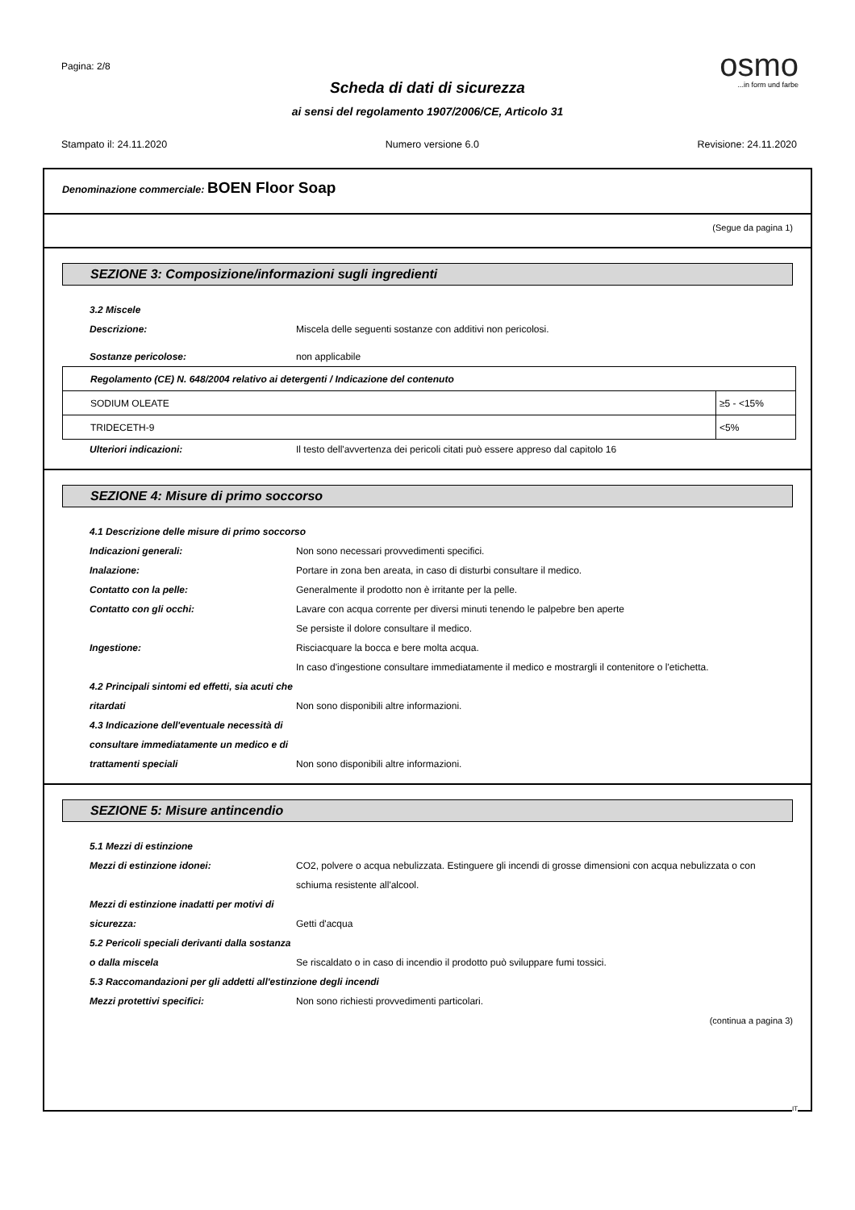Pagina: 2/8
osmo
...in form und farbe
Scheda di dati di sicurezza
ai sensi del regolamento 1907/2006/CE, Articolo 31
Stampato il: 24.11.2020 Numero versione 6.0 Revisione: 24.11.2020
Denominazione commerciale: BOEN Floor Soap
(Segue da pagina 1)
SEZIONE 3: Composizione/informazioni sugli ingredienti
3.2 Miscele
Descrizione: Miscela delle seguenti sostanze con additivi non pericolosi.
Sostanze pericolose: non applicabile
| Regolamento (CE) N. 648/2004 relativo ai detergenti / Indicazione del contenuto | |
| SODIUM OLEATE | ≥5 - <15% |
| TRIDECETH-9 | <5% |
Ulteriori indicazioni: Il testo dell'avvertenza dei pericoli citati può essere appreso dal capitolo 16
SEZIONE 4: Misure di primo soccorso
4.1 Descrizione delle misure di primo soccorso
Indicazioni generali: Non sono necessari provvedimenti specifici.
Inalazione: Portare in zona ben areata, in caso di disturbi consultare il medico.
Contatto con la pelle: Generalmente il prodotto non è irritante per la pelle.
Contatto con gli occhi: Lavare con acqua corrente per diversi minuti tenendo le palpebre ben aperte
Se persiste il dolore consultare il medico.
Ingestione: Risciacquare la bocca e bere molta acqua.
In caso d'ingestione consultare immediatamente il medico e mostrargli il contenitore o l'etichetta.
4.2 Principali sintomi ed effetti, sia acuti che ritardati
Non sono disponibili altre informazioni.
4.3 Indicazione dell'eventuale necessità di consultare immediatamente un medico e di trattamenti speciali
Non sono disponibili altre informazioni.
SEZIONE 5: Misure antincendio
5.1 Mezzi di estinzione
Mezzi di estinzione idonei: CO2, polvere o acqua nebulizzata. Estinguere gli incendi di grosse dimensioni con acqua nebulizzata o con schiuma resistente all'alcool.
Mezzi di estinzione inadatti per motivi di sicurezza:
Getti d'acqua
5.2 Pericoli speciali derivanti dalla sostanza o dalla miscela
Se riscaldato o in caso di incendio il prodotto può sviluppare fumi tossici.
5.3 Raccomandazioni per gli addetti all'estinzione degli incendi
Mezzi protettivi specifici: Non sono richiesti provvedimenti particolari.
(continua a pagina 3)
IT